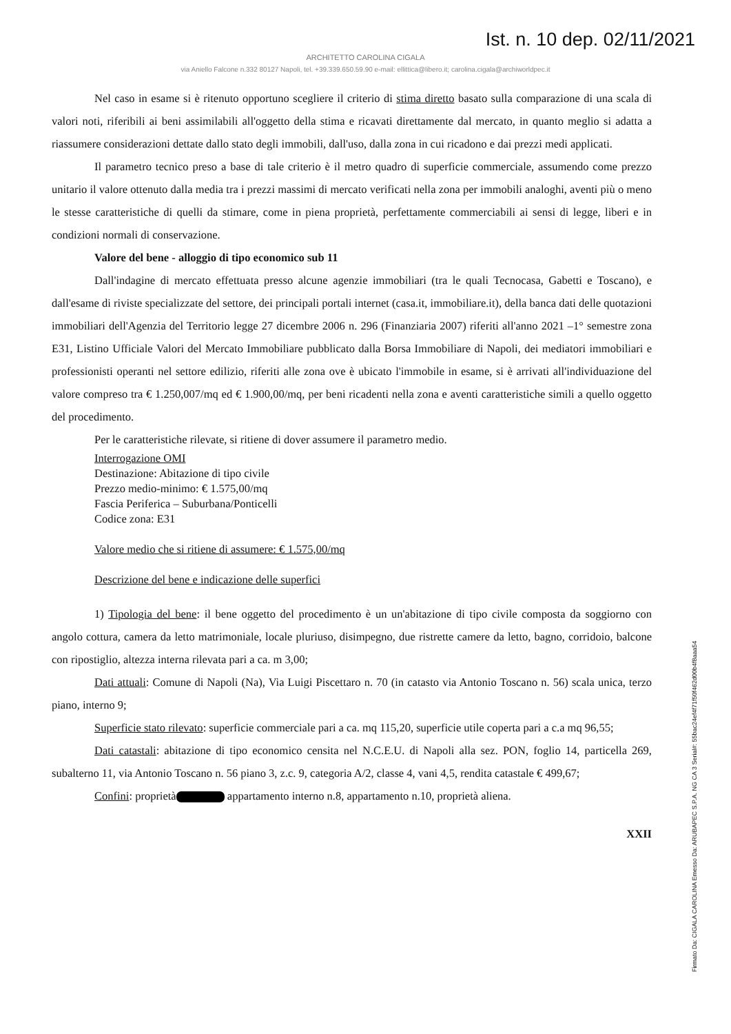Ist. n. 10 dep. 02/11/2021
ARCHITETTO CAROLINA CIGALA
via Aniello Falcone n.332 80127 Napoli, tel. +39.339.650.59.90 e-mail: ellittica@libero.it; carolina.cigala@archiworldpec.it
Nel caso in esame si è ritenuto opportuno scegliere il criterio di stima diretto basato sulla comparazione di una scala di valori noti, riferibili ai beni assimilabili all'oggetto della stima e ricavati direttamente dal mercato, in quanto meglio si adatta a riassumere considerazioni dettate dallo stato degli immobili, dall'uso, dalla zona in cui ricadono e dai prezzi medi applicati.
Il parametro tecnico preso a base di tale criterio è il metro quadro di superficie commerciale, assumendo come prezzo unitario il valore ottenuto dalla media tra i prezzi massimi di mercato verificati nella zona per immobili analoghi, aventi più o meno le stesse caratteristiche di quelli da stimare, come in piena proprietà, perfettamente commerciabili ai sensi di legge, liberi e in condizioni normali di conservazione.
Valore del bene - alloggio di tipo economico sub 11
Dall'indagine di mercato effettuata presso alcune agenzie immobiliari (tra le quali Tecnocasa, Gabetti e Toscano), e dall'esame di riviste specializzate del settore, dei principali portali internet (casa.it, immobiliare.it), della banca dati delle quotazioni immobiliari dell'Agenzia del Territorio legge 27 dicembre 2006 n. 296 (Finanziaria 2007) riferiti all'anno 2021 –1° semestre zona E31, Listino Ufficiale Valori del Mercato Immobiliare pubblicato dalla Borsa Immobiliare di Napoli, dei mediatori immobiliari e professionisti operanti nel settore edilizio, riferiti alle zona ove è ubicato l'immobile in esame, si è arrivati all'individuazione del valore compreso tra € 1.250,007/mq ed € 1.900,00/mq, per beni ricadenti nella zona e aventi caratteristiche simili a quello oggetto del procedimento.
Per le caratteristiche rilevate, si ritiene di dover assumere il parametro medio.
Interrogazione OMI
Destinazione: Abitazione di tipo civile
Prezzo medio-minimo: € 1.575,00/mq
Fascia Periferica – Suburbana/Ponticelli
Codice zona: E31
Valore medio che si ritiene di assumere: € 1.575,00/mq
Descrizione del bene e indicazione delle superfici
1) Tipologia del bene: il bene oggetto del procedimento è un un'abitazione di tipo civile composta da soggiorno con angolo cottura, camera da letto matrimoniale, locale pluriuso, disimpegno, due ristrette camere da letto, bagno, corridoio, balcone con ripostiglio, altezza interna rilevata pari a ca. m 3,00;
Dati attuali: Comune di Napoli (Na), Via Luigi Piscettaro n. 70 (in catasto via Antonio Toscano n. 56) scala unica, terzo piano, interno 9;
Superficie stato rilevato: superficie commerciale pari a ca. mq 115,20, superficie utile coperta pari a c.a mq 96,55;
Dati catastali: abitazione di tipo economico censita nel N.C.E.U. di Napoli alla sez. PON, foglio 14, particella 269, subalterno 11, via Antonio Toscano n. 56 piano 3, z.c. 9, categoria A/2, classe 4, vani 4,5, rendita catastale € 499,67;
Confini: proprietà appartamento interno n.8, appartamento n.10, proprietà aliena.
XXII
Firmato Da: CIGALA CAROLINA Emesso Da: ARUBAPEC S.P.A. NG CA 3 Serial#: 55bac24ef4f71f50f462d00b4f8aaa54